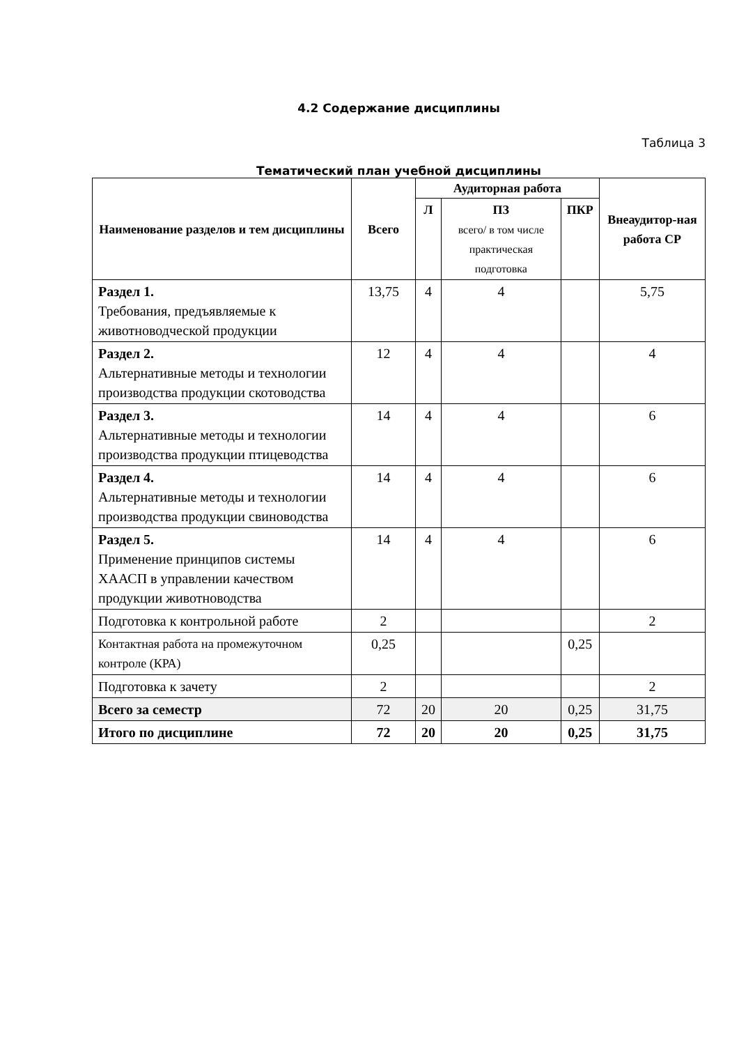4.2 Содержание дисциплины
Таблица 3
Тематический план учебной дисциплины
| Наименование разделов и тем дисциплины | Всего | Аудиторная работа | | | Внеаудитор-ная работа СР |
| --- | --- | --- | --- | --- | --- |
| | | Л | ПЗ всего/ в том числе практическая подготовка | ПКР | |
| Раздел 1. Требования, предъявляемые к животноводческой продукции | 13,75 | 4 | 4 | | 5,75 |
| Раздел 2. Альтернативные методы и технологии производства продукции скотоводства | 12 | 4 | 4 | | 4 |
| Раздел 3. Альтернативные методы и технологии производства продукции птицеводства | 14 | 4 | 4 | | 6 |
| Раздел 4. Альтернативные методы и технологии производства продукции свиноводства | 14 | 4 | 4 | | 6 |
| Раздел 5. Применение принципов системы ХААСП в управлении качеством продукции животноводства | 14 | 4 | 4 | | 6 |
| Подготовка к контрольной работе | 2 | | | | 2 |
| Контактная работа на промежуточном контроле (КРА) | 0,25 | | | 0,25 | |
| Подготовка к зачету | 2 | | | | 2 |
| Всего за семестр | 72 | 20 | 20 | 0,25 | 31,75 |
| Итого по дисциплине | 72 | 20 | 20 | 0,25 | 31,75 |